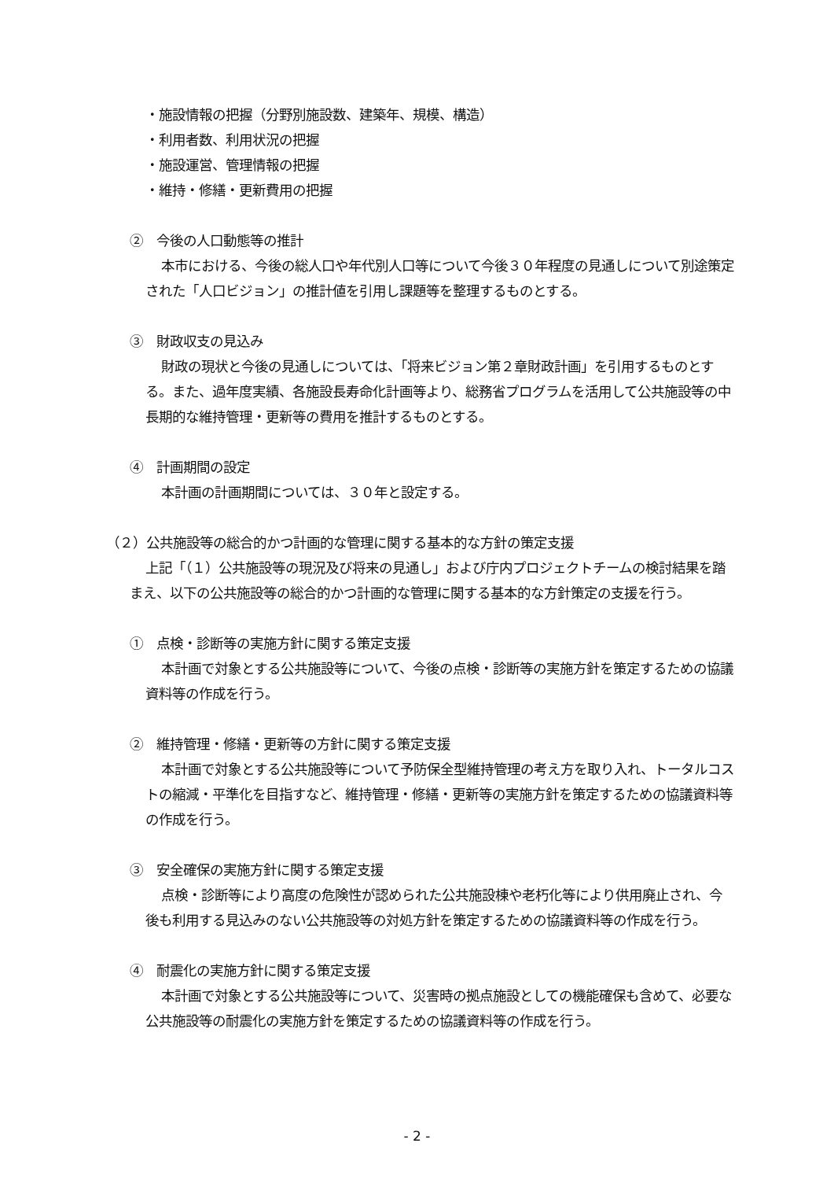・施設情報の把握（分野別施設数、建築年、規模、構造）
・利用者数、利用状況の把握
・施設運営、管理情報の把握
・維持・修繕・更新費用の把握
②　今後の人口動態等の推計
本市における、今後の総人口や年代別人口等について今後３０年程度の見通しについて別途策定された「人口ビジョン」の推計値を引用し課題等を整理するものとする。
③　財政収支の見込み
財政の現状と今後の見通しについては、「将来ビジョン第２章財政計画」を引用するものとする。また、過年度実績、各施設長寿命化計画等より、総務省プログラムを活用して公共施設等の中長期的な維持管理・更新等の費用を推計するものとする。
④　計画期間の設定
本計画の計画期間については、３０年と設定する。
（２）公共施設等の総合的かつ計画的な管理に関する基本的な方針の策定支援
上記「（１）公共施設等の現況及び将来の見通し」および庁内プロジェクトチームの検討結果を踏まえ、以下の公共施設等の総合的かつ計画的な管理に関する基本的な方針策定の支援を行う。
①　点検・診断等の実施方針に関する策定支援
本計画で対象とする公共施設等について、今後の点検・診断等の実施方針を策定するための協議資料等の作成を行う。
②　維持管理・修繕・更新等の方針に関する策定支援
本計画で対象とする公共施設等について予防保全型維持管理の考え方を取り入れ、トータルコストの縮減・平準化を目指すなど、維持管理・修繕・更新等の実施方針を策定するための協議資料等の作成を行う。
③　安全確保の実施方針に関する策定支援
点検・診断等により高度の危険性が認められた公共施設棟や老朽化等により供用廃止され、今後も利用する見込みのない公共施設等の対処方針を策定するための協議資料等の作成を行う。
④　耐震化の実施方針に関する策定支援
本計画で対象とする公共施設等について、災害時の拠点施設としての機能確保も含めて、必要な公共施設等の耐震化の実施方針を策定するための協議資料等の作成を行う。
- 2 -